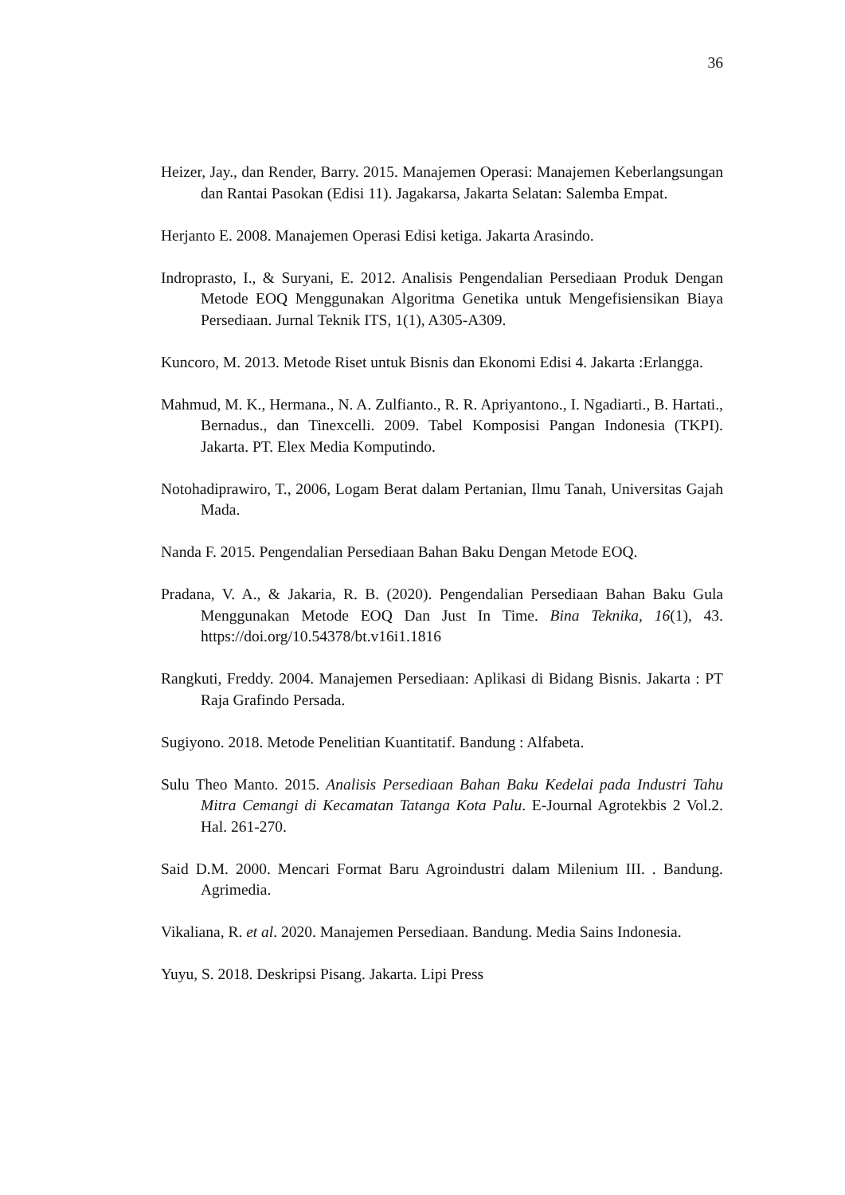36
Heizer, Jay., dan Render, Barry. 2015. Manajemen Operasi: Manajemen Keberlangsungan dan Rantai Pasokan (Edisi 11). Jagakarsa, Jakarta Selatan: Salemba Empat.
Herjanto E. 2008. Manajemen Operasi Edisi ketiga. Jakarta Arasindo.
Indroprasto, I., & Suryani, E. 2012. Analisis Pengendalian Persediaan Produk Dengan Metode EOQ Menggunakan Algoritma Genetika untuk Mengefisiensikan Biaya Persediaan. Jurnal Teknik ITS, 1(1), A305-A309.
Kuncoro, M. 2013. Metode Riset untuk Bisnis dan Ekonomi Edisi 4. Jakarta :Erlangga.
Mahmud, M. K., Hermana., N. A. Zulfianto., R. R. Apriyantono., I. Ngadiarti., B. Hartati., Bernadus., dan Tinexcelli. 2009. Tabel Komposisi Pangan Indonesia (TKPI). Jakarta. PT. Elex Media Komputindo.
Notohadiprawiro, T., 2006, Logam Berat dalam Pertanian, Ilmu Tanah, Universitas Gajah Mada.
Nanda F. 2015. Pengendalian Persediaan Bahan Baku Dengan Metode EOQ.
Pradana, V. A., & Jakaria, R. B. (2020). Pengendalian Persediaan Bahan Baku Gula Menggunakan Metode EOQ Dan Just In Time. Bina Teknika, 16(1), 43. https://doi.org/10.54378/bt.v16i1.1816
Rangkuti, Freddy. 2004. Manajemen Persediaan: Aplikasi di Bidang Bisnis. Jakarta : PT Raja Grafindo Persada.
Sugiyono. 2018. Metode Penelitian Kuantitatif. Bandung : Alfabeta.
Sulu Theo Manto. 2015. Analisis Persediaan Bahan Baku Kedelai pada Industri Tahu Mitra Cemangi di Kecamatan Tatanga Kota Palu. E-Journal Agrotekbis 2 Vol.2. Hal. 261-270.
Said D.M. 2000. Mencari Format Baru Agroindustri dalam Milenium III. . Bandung. Agrimedia.
Vikaliana, R. et al. 2020. Manajemen Persediaan. Bandung. Media Sains Indonesia.
Yuyu, S. 2018. Deskripsi Pisang. Jakarta. Lipi Press